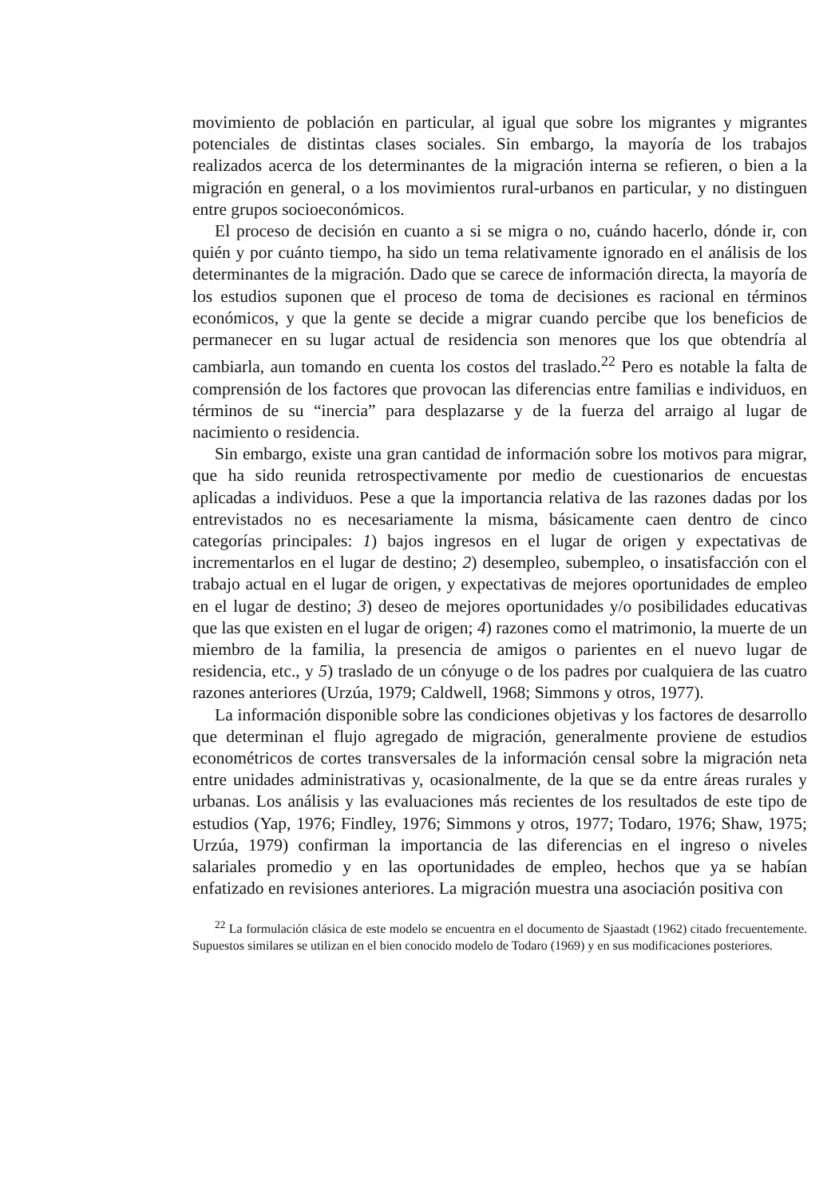movimiento de población en particular, al igual que sobre los migrantes y migrantes potenciales de distintas clases sociales. Sin embargo, la mayoría de los trabajos realizados acerca de los determinantes de la migración interna se refieren, o bien a la migración en general, o a los movimientos rural-urbanos en particular, y no distinguen entre grupos socioeconómicos.
El proceso de decisión en cuanto a si se migra o no, cuándo hacerlo, dónde ir, con quién y por cuánto tiempo, ha sido un tema relativamente ignorado en el análisis de los determinantes de la migración. Dado que se carece de información directa, la mayoría de los estudios suponen que el proceso de toma de decisiones es racional en términos económicos, y que la gente se decide a migrar cuando percibe que los beneficios de permanecer en su lugar actual de residencia son menores que los que obtendría al cambiarla, aun tomando en cuenta los costos del traslado.<sup>22</sup> Pero es notable la falta de comprensión de los factores que provocan las diferencias entre familias e individuos, en términos de su “inercia” para desplazarse y de la fuerza del arraigo al lugar de nacimiento o residencia.
Sin embargo, existe una gran cantidad de información sobre los motivos para migrar, que ha sido reunida retrospectivamente por medio de cuestionarios de encuestas aplicadas a individuos. Pese a que la importancia relativa de las razones dadas por los entrevistados no es necesariamente la misma, básicamente caen dentro de cinco categorías principales: 1) bajos ingresos en el lugar de origen y expectativas de incrementarlos en el lugar de destino; 2) desempleo, subempleo, o insatisfacción con el trabajo actual en el lugar de origen, y expectativas de mejores oportunidades de empleo en el lugar de destino; 3) deseo de mejores oportunidades y/o posibilidades educativas que las que existen en el lugar de origen; 4) razones como el matrimonio, la muerte de un miembro de la familia, la presencia de amigos o parientes en el nuevo lugar de residencia, etc., y 5) traslado de un cónyuge o de los padres por cualquiera de las cuatro razones anteriores (Urzúa, 1979; Caldwell, 1968; Simmons y otros, 1977).
La información disponible sobre las condiciones objetivas y los factores de desarrollo que determinan el flujo agregado de migración, generalmente proviene de estudios econométricos de cortes transversales de la información censal sobre la migración neta entre unidades administrativas y, ocasionalmente, de la que se da entre áreas rurales y urbanas. Los análisis y las evaluaciones más recientes de los resultados de este tipo de estudios (Yap, 1976; Findley, 1976; Simmons y otros, 1977; Todaro, 1976; Shaw, 1975; Urzúa, 1979) confirman la importancia de las diferencias en el ingreso o niveles salariales promedio y en las oportunidades de empleo, hechos que ya se habían enfatizado en revisiones anteriores. La migración muestra una asociación positiva con
<sup>22</sup> La formulación clásica de este modelo se encuentra en el documento de Sjaastadt (1962) citado frecuentemente. Supuestos similares se utilizan en el bien conocido modelo de Todaro (1969) y en sus modificaciones posteriores.